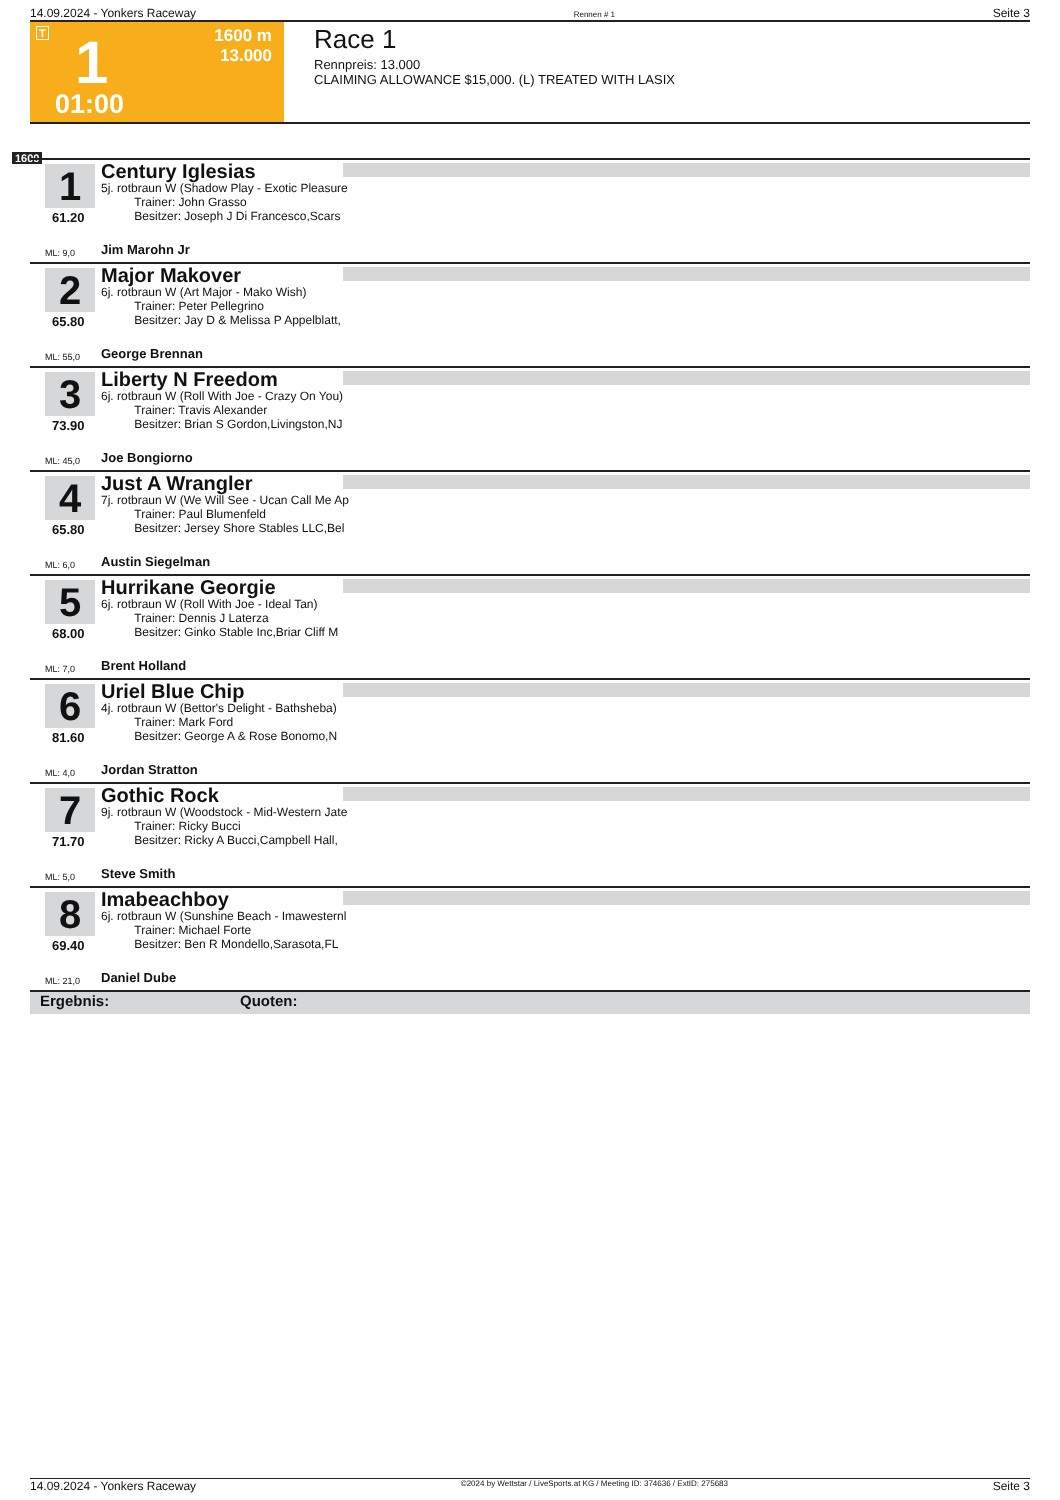14.09.2024 - Yonkers Raceway Rennen # 1 Seite 3
T 1
1600 m
13.000
01:00
Race 1
Rennpreis: 13.000
CLAIMING ALLOWANCE $15,000. (L) TREATED WITH LASIX
1600
1
61.20
Century Iglesias
5j. rotbraun W (Shadow Play - Exotic Pleasure
Trainer: John Grasso
Besitzer: Joseph J Di Francesco,Scars
ML: 9,0 Jim Marohn Jr
2
65.80
Major Makover
6j. rotbraun W (Art Major - Mako Wish)
Trainer: Peter Pellegrino
Besitzer: Jay D & Melissa P Appelblatt,
ML: 55,0 George Brennan
3
73.90
Liberty N Freedom
6j. rotbraun W (Roll With Joe - Crazy On You)
Trainer: Travis Alexander
Besitzer: Brian S Gordon,Livingston,NJ
ML: 45,0 Joe Bongiorno
4
65.80
Just A Wrangler
7j. rotbraun W (We Will See - Ucan Call Me Ap
Trainer: Paul Blumenfeld
Besitzer: Jersey Shore Stables LLC,Bel
ML: 6,0 Austin Siegelman
5
68.00
Hurrikane Georgie
6j. rotbraun W (Roll With Joe - Ideal Tan)
Trainer: Dennis J Laterza
Besitzer: Ginko Stable Inc,Briar Cliff M
ML: 7,0 Brent Holland
6
81.60
Uriel Blue Chip
4j. rotbraun W (Bettor's Delight - Bathsheba)
Trainer: Mark Ford
Besitzer: George A & Rose Bonomo,N
ML: 4,0 Jordan Stratton
7
71.70
Gothic Rock
9j. rotbraun W (Woodstock - Mid-Western Jate
Trainer: Ricky Bucci
Besitzer: Ricky A Bucci,Campbell Hall,
ML: 5,0 Steve Smith
8
69.40
Imabeachboy
6j. rotbraun W (Sunshine Beach - Imawesternl
Trainer: Michael Forte
Besitzer: Ben R Mondello,Sarasota,FL
ML: 21,0 Daniel Dube
Ergebnis: Quoten:
14.09.2024 - Yonkers Raceway ©2024 by Wettstar / LiveSports.at KG / Meeting ID: 374636 / ExtID: 275683 Seite 3